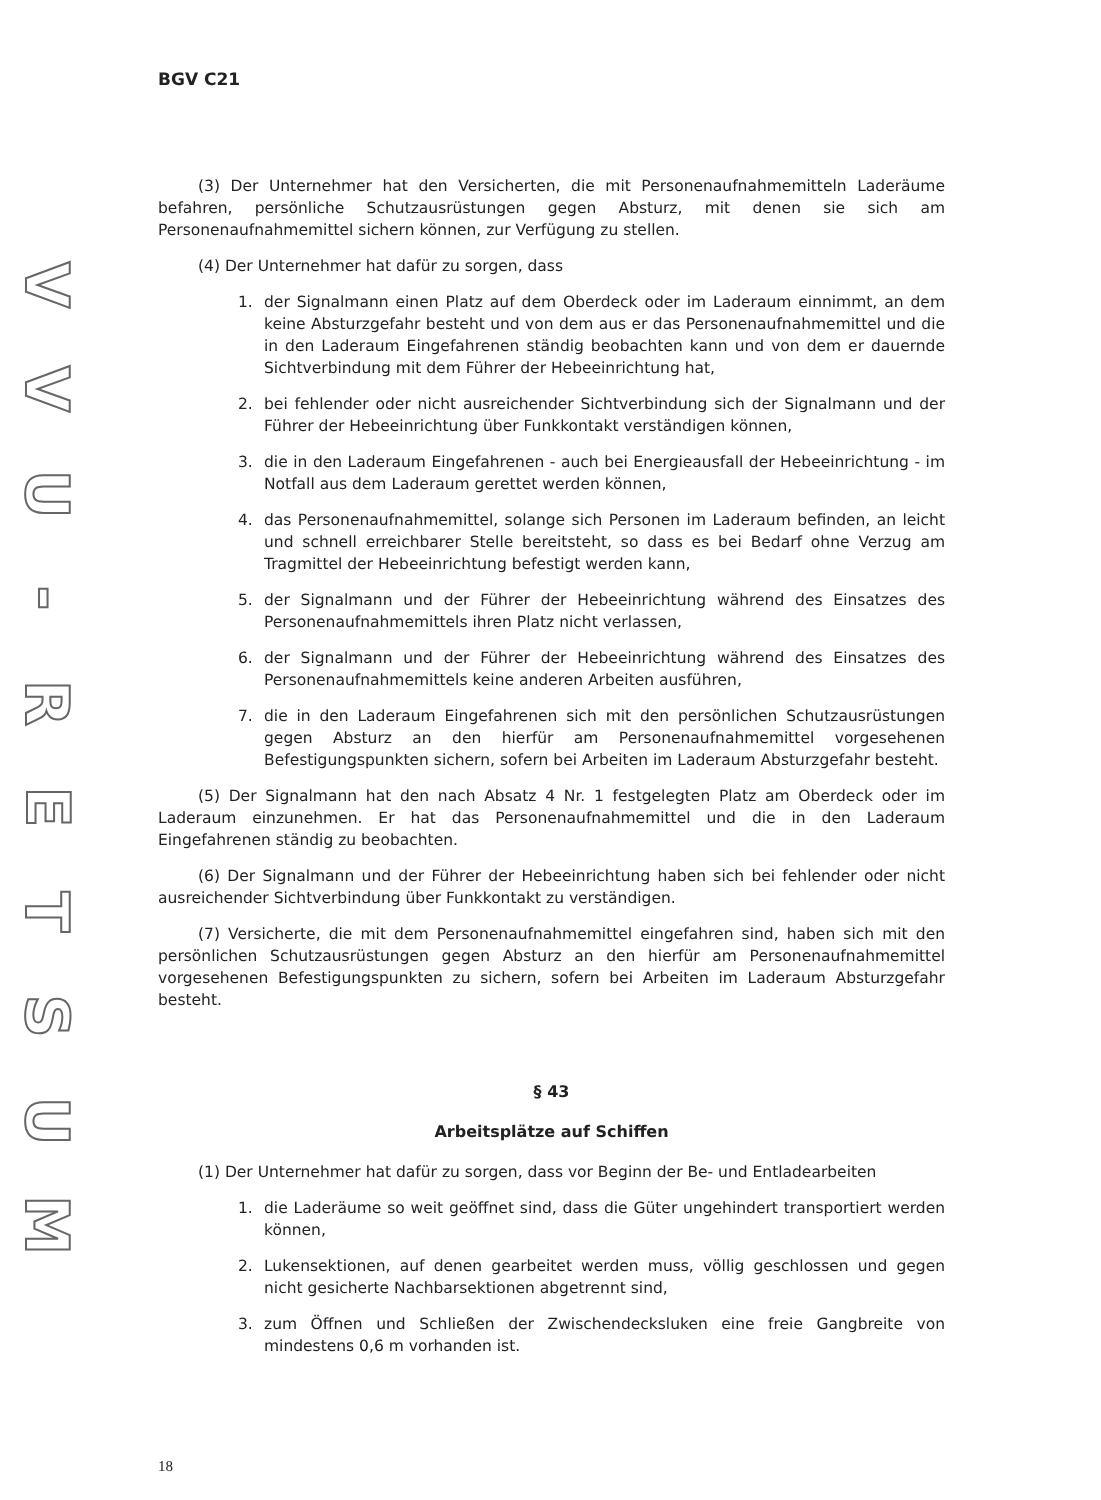VVU
-
RETSUM
BGV C21
(3) Der Unternehmer hat den Versicherten, die mit Personenaufnahmemitteln Laderäume befahren, persönliche Schutzausrüstungen gegen Absturz, mit denen sie sich am Personenaufnahmemittel sichern können, zur Verfügung zu stellen.
(4) Der Unternehmer hat dafür zu sorgen, dass
1. der Signalmann einen Platz auf dem Oberdeck oder im Laderaum einnimmt, an dem keine Absturzgefahr besteht und von dem aus er das Personenaufnahmemittel und die in den Laderaum Eingefahrenen ständig beobachten kann und von dem er dauernde Sichtverbindung mit dem Führer der Hebeeinrichtung hat,
2. bei fehlender oder nicht ausreichender Sichtverbindung sich der Signalmann und der Führer der Hebeeinrichtung über Funkkontakt verständigen können,
3. die in den Laderaum Eingefahrenen - auch bei Energieausfall der Hebeeinrichtung - im Notfall aus dem Laderaum gerettet werden können,
4. das Personenaufnahmemittel, solange sich Personen im Laderaum befinden, an leicht und schnell erreichbarer Stelle bereitsteht, so dass es bei Bedarf ohne Verzug am Tragmittel der Hebeeinrichtung befestigt werden kann,
5. der Signalmann und der Führer der Hebeeinrichtung während des Einsatzes des Personenaufnahmemittels ihren Platz nicht verlassen,
6. der Signalmann und der Führer der Hebeeinrichtung während des Einsatzes des Personenaufnahmemittels keine anderen Arbeiten ausführen,
7. die in den Laderaum Eingefahrenen sich mit den persönlichen Schutzausrüstungen gegen Absturz an den hierfür am Personenaufnahmemittel vorgesehenen Befestigungspunkten sichern, sofern bei Arbeiten im Laderaum Absturzgefahr besteht.
(5) Der Signalmann hat den nach Absatz 4 Nr. 1 festgelegten Platz am Oberdeck oder im Laderaum einzunehmen. Er hat das Personenaufnahmemittel und die in den Laderaum Eingefahrenen ständig zu beobachten.
(6) Der Signalmann und der Führer der Hebeeinrichtung haben sich bei fehlender oder nicht ausreichender Sichtverbindung über Funkkontakt zu verständigen.
(7) Versicherte, die mit dem Personenaufnahmemittel eingefahren sind, haben sich mit den persönlichen Schutzausrüstungen gegen Absturz an den hierfür am Personenaufnahmemittel vorgesehenen Befestigungspunkten zu sichern, sofern bei Arbeiten im Laderaum Absturzgefahr besteht.
§ 43
Arbeitsplätze auf Schiffen
(1) Der Unternehmer hat dafür zu sorgen, dass vor Beginn der Be- und Entladearbeiten
1. die Laderäume so weit geöffnet sind, dass die Güter ungehindert transportiert werden können,
2. Lukensektionen, auf denen gearbeitet werden muss, völlig geschlossen und gegen nicht gesicherte Nachbarsektionen abgetrennt sind,
3. zum Öffnen und Schließen der Zwischendecksluken eine freie Gangbreite von mindestens 0,6 m vorhanden ist.
18